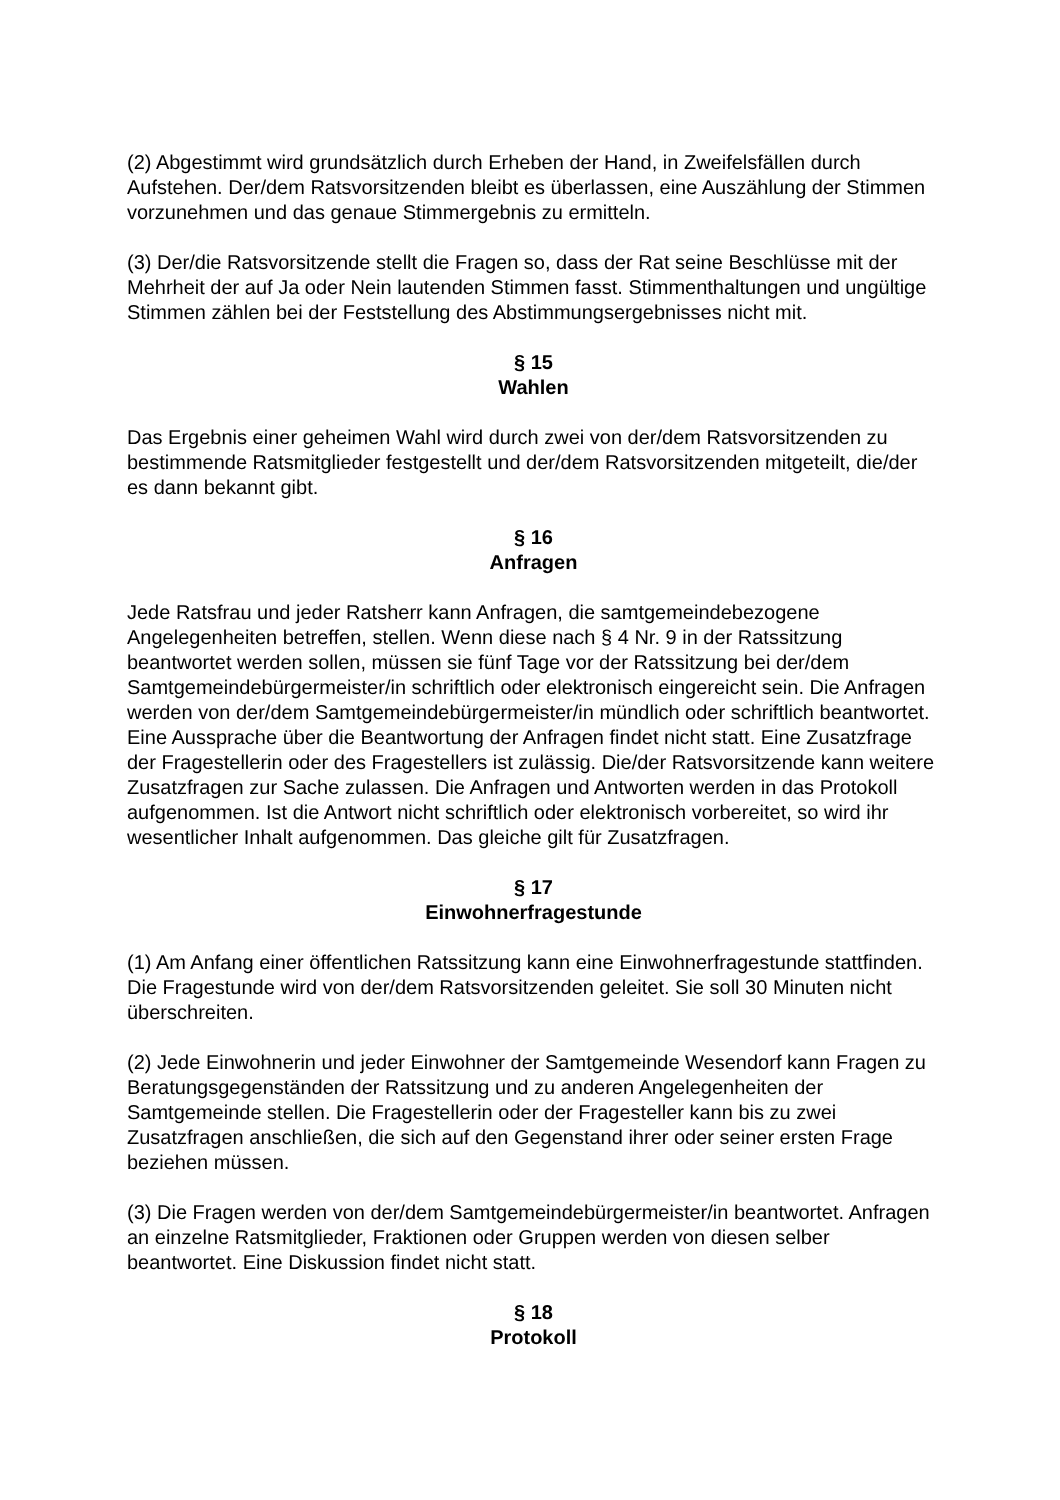(2) Abgestimmt wird grundsätzlich durch Erheben der Hand, in Zweifelsfällen durch Aufstehen. Der/dem Ratsvorsitzenden bleibt es überlassen, eine Auszählung der Stimmen vorzunehmen und das genaue Stimmergebnis zu ermitteln.
(3) Der/die Ratsvorsitzende stellt die Fragen so, dass der Rat seine Beschlüsse mit der Mehrheit der auf Ja oder Nein lautenden Stimmen fasst. Stimmenthaltungen und ungültige Stimmen zählen bei der Feststellung des Abstimmungsergebnisses nicht mit.
§ 15
Wahlen
Das Ergebnis einer geheimen Wahl wird durch zwei von der/dem Ratsvorsitzenden zu bestimmende Ratsmitglieder festgestellt und der/dem Ratsvorsitzenden mitgeteilt, die/der es dann bekannt gibt.
§ 16
Anfragen
Jede Ratsfrau und jeder Ratsherr kann Anfragen, die samtgemeindebezogene Angelegenheiten betreffen, stellen. Wenn diese nach § 4 Nr. 9 in der Ratssitzung beantwortet werden sollen, müssen sie fünf Tage vor der Ratssitzung bei der/dem Samtgemeindebürgermeister/in schriftlich oder elektronisch eingereicht sein. Die Anfragen werden von der/dem Samtgemeindebürgermeister/in mündlich oder schriftlich beantwortet. Eine Aussprache über die Beantwortung der Anfragen findet nicht statt. Eine Zusatzfrage der Fragestellerin oder des Fragestellers ist zulässig. Die/der Ratsvorsitzende kann weitere Zusatzfragen zur Sache zulassen. Die Anfragen und Antworten werden in das Protokoll aufgenommen. Ist die Antwort nicht schriftlich oder elektronisch vorbereitet, so wird ihr wesentlicher Inhalt aufgenommen. Das gleiche gilt für Zusatzfragen.
§ 17
Einwohnerfragestunde
(1) Am Anfang einer öffentlichen Ratssitzung kann eine Einwohnerfragestunde stattfinden. Die Fragestunde wird von der/dem Ratsvorsitzenden geleitet. Sie soll 30 Minuten nicht überschreiten.
(2) Jede Einwohnerin und jeder Einwohner der Samtgemeinde Wesendorf kann Fragen zu Beratungsgegenständen der Ratssitzung und zu anderen Angelegenheiten der Samtgemeinde stellen. Die Fragestellerin oder der Fragesteller kann bis zu zwei Zusatzfragen anschließen, die sich auf den Gegenstand ihrer oder seiner ersten Frage beziehen müssen.
(3) Die Fragen werden von der/dem Samtgemeindebürgermeister/in beantwortet. Anfragen an einzelne Ratsmitglieder, Fraktionen oder Gruppen werden von diesen selber beantwortet. Eine Diskussion findet nicht statt.
§ 18
Protokoll